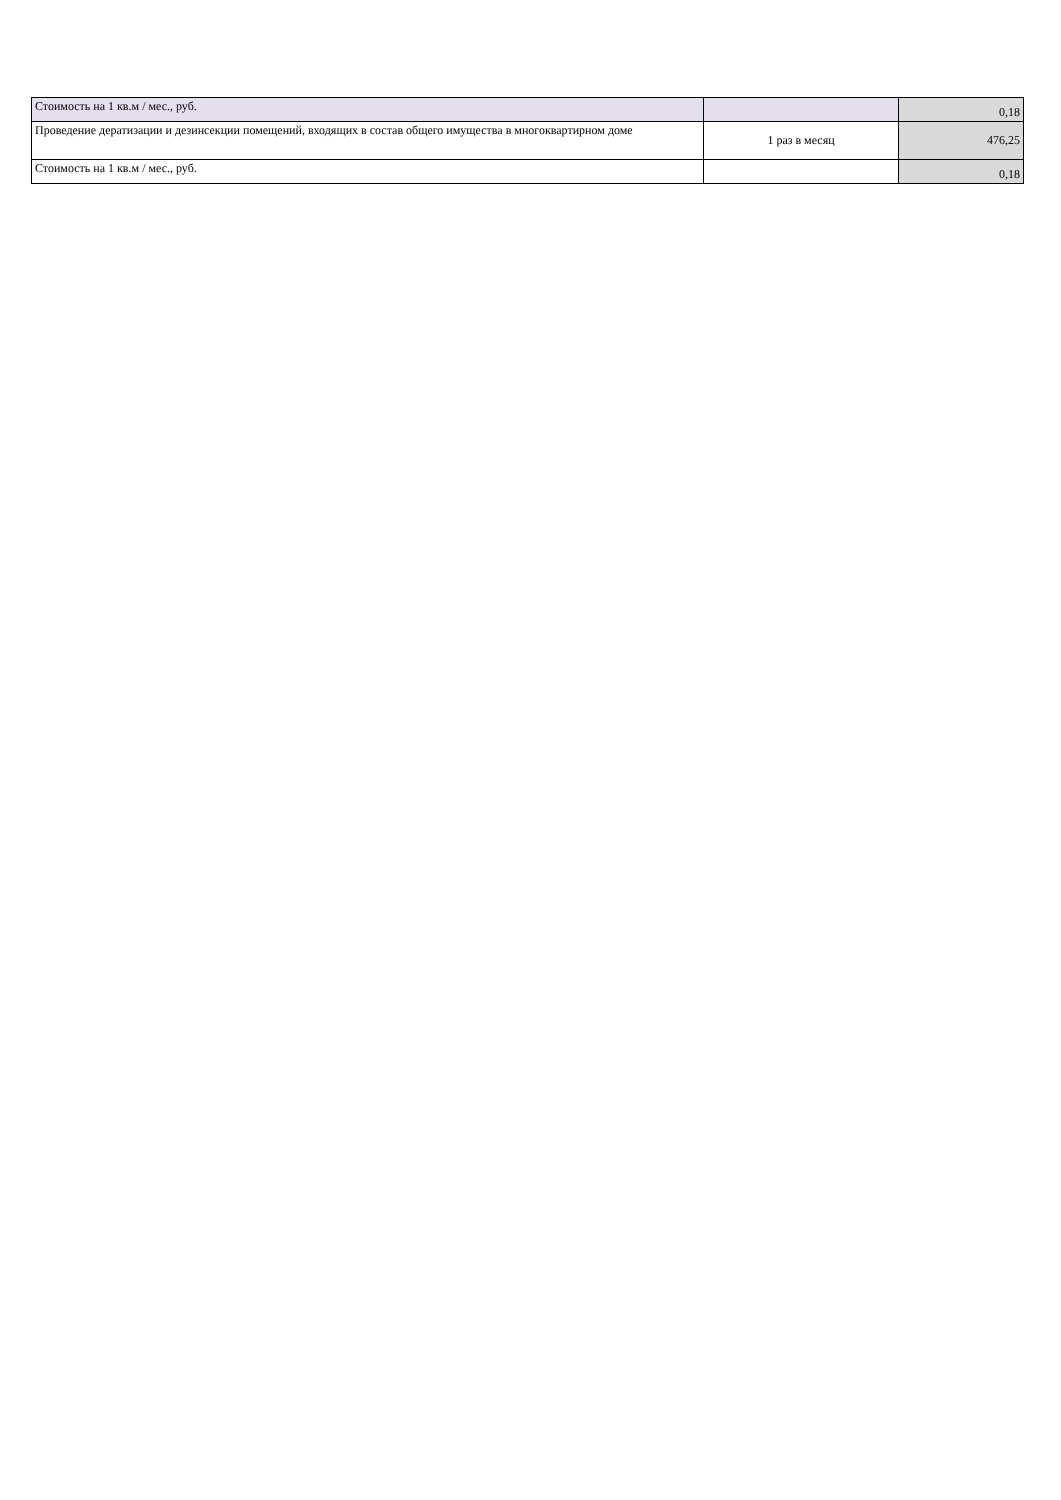| Стоимость на 1 кв.м / мес., руб. | | 0,18 |
| Проведение дератизации и дезинсекции помещений, входящих в состав общего имущества в многоквартирном доме | 1 раз в месяц | 476,25 |
| Стоимость на 1 кв.м / мес., руб. | | 0,18 |